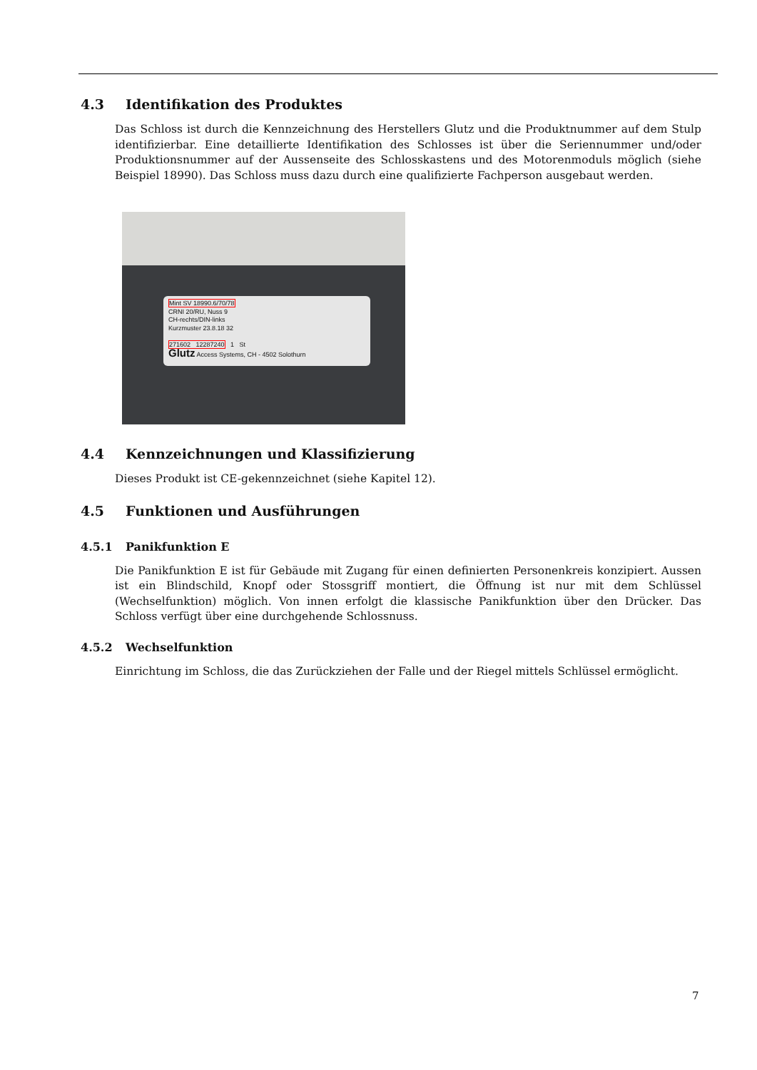4.3 Identifikation des Produktes
Das Schloss ist durch die Kennzeichnung des Herstellers Glutz und die Produktnummer auf dem Stulp identifizierbar. Eine detaillierte Identifikation des Schlosses ist über die Seriennummer und/oder Produktionsnummer auf der Aussenseite des Schlosskastens und des Motorenmoduls möglich (siehe Beispiel 18990). Das Schloss muss dazu durch eine qualifizierte Fachperson ausgebaut werden.
Mint SV 18990.6/70/78
CRNI 20/RU, Nuss 9
CH-rechts/DIN-links
Kurzmuster 23.8.18 32
271602 12287240 1 St
Glutz Access Systems, CH - 4502 Solothurn
4.4 Kennzeichnungen und Klassifizierung
Dieses Produkt ist CE-gekennzeichnet (siehe Kapitel 12).
4.5 Funktionen und Ausführungen
4.5.1 Panikfunktion E
Die Panikfunktion E ist für Gebäude mit Zugang für einen definierten Personenkreis konzipiert. Aussen ist ein Blindschild, Knopf oder Stossgriff montiert, die Öffnung ist nur mit dem Schlüssel (Wechselfunktion) möglich. Von innen erfolgt die klassische Panikfunktion über den Drücker. Das Schloss verfügt über eine durchgehende Schlossnuss.
4.5.2 Wechselfunktion
Einrichtung im Schloss, die das Zurückziehen der Falle und der Riegel mittels Schlüssel ermöglicht.
7